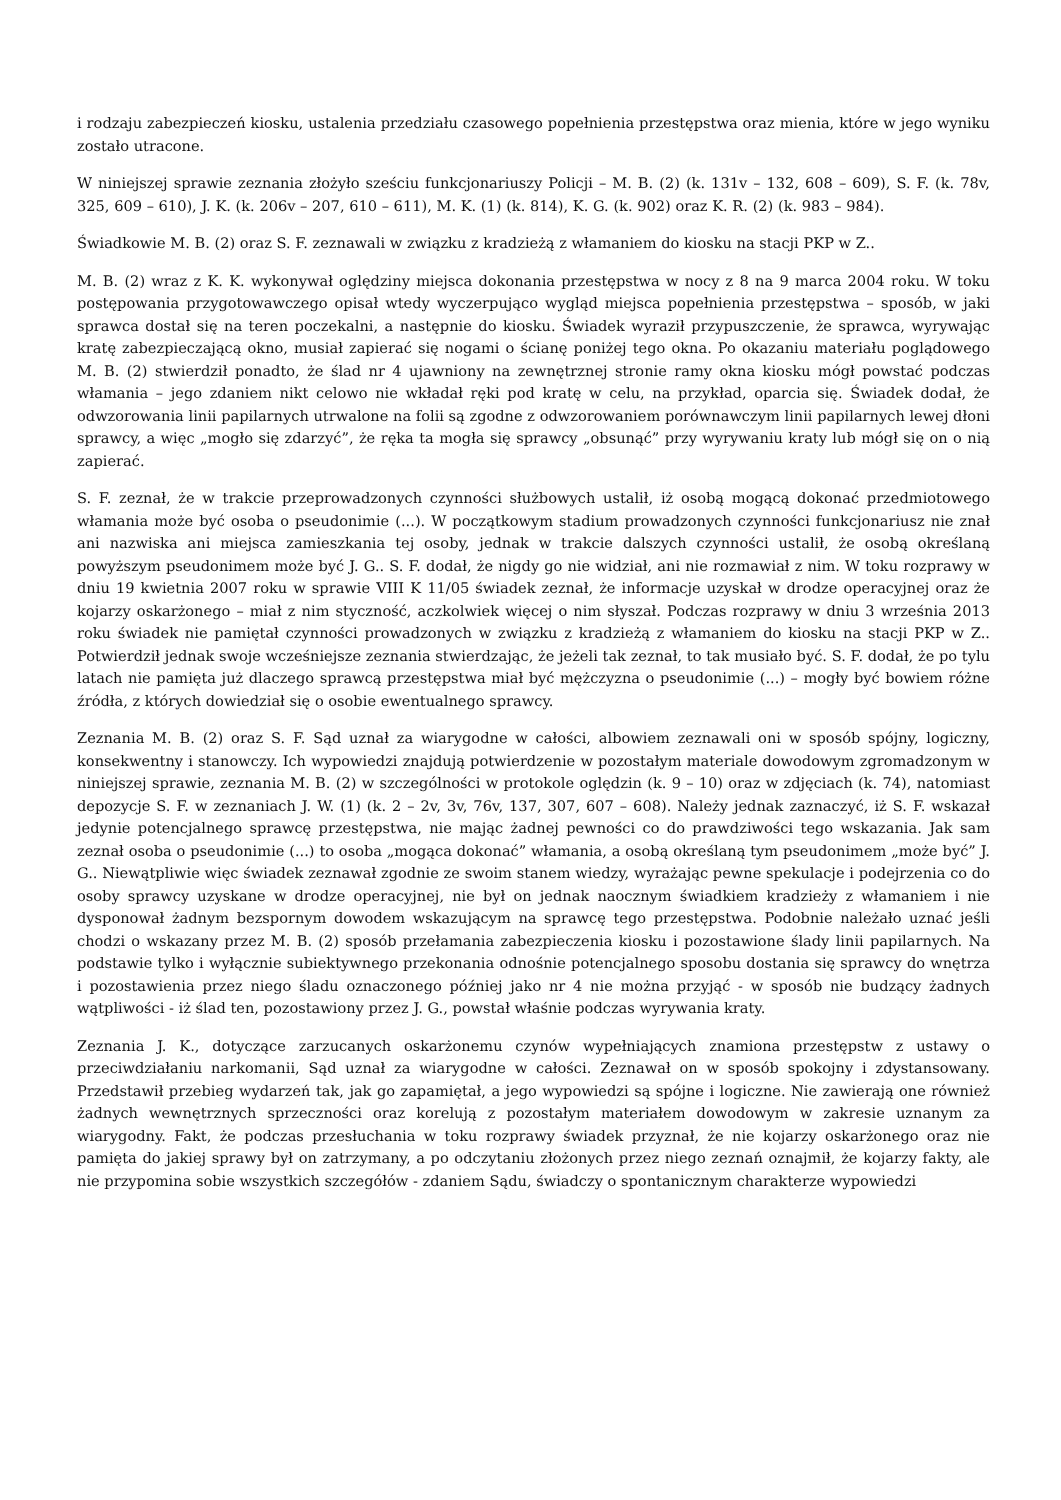i rodzaju zabezpieczeń kiosku, ustalenia przedziału czasowego popełnienia przestępstwa oraz mienia, które w jego wyniku zostało utracone.
W niniejszej sprawie zeznania złożyło sześciu funkcjonariuszy Policji – M. B. (2) (k. 131v – 132, 608 – 609), S. F. (k. 78v, 325, 609 – 610), J. K. (k. 206v – 207, 610 – 611), M. K. (1) (k. 814), K. G. (k. 902) oraz K. R. (2) (k. 983 – 984).
Świadkowie M. B. (2) oraz S. F. zeznawali w związku z kradzieżą z włamaniem do kiosku na stacji PKP w Z..
M. B. (2) wraz z K. K. wykonywał oględziny miejsca dokonania przestępstwa w nocy z 8 na 9 marca 2004 roku. W toku postępowania przygotowawczego opisał wtedy wyczerpująco wygląd miejsca popełnienia przestępstwa – sposób, w jaki sprawca dostał się na teren poczekalni, a następnie do kiosku. Świadek wyraził przypuszczenie, że sprawca, wyrywając kratę zabezpieczającą okno, musiał zapierać się nogami o ścianę poniżej tego okna. Po okazaniu materiału poglądowego M. B. (2) stwierdził ponadto, że ślad nr 4 ujawniony na zewnętrznej stronie ramy okna kiosku mógł powstać podczas włamania – jego zdaniem nikt celowo nie wkładał ręki pod kratę w celu, na przykład, oparcia się. Świadek dodał, że odwzorowania linii papilarnych utrwalone na folii są zgodne z odwzorowaniem porównawczym linii papilarnych lewej dłoni sprawcy, a więc „mogło się zdarzyć”, że ręka ta mogła się sprawcy „obsunąć” przy wyrywaniu kraty lub mógł się on o nią zapierać.
S. F. zeznał, że w trakcie przeprowadzonych czynności służbowych ustalił, iż osobą mogącą dokonać przedmiotowego włamania może być osoba o pseudonimie (...). W początkowym stadium prowadzonych czynności funkcjonariusz nie znał ani nazwiska ani miejsca zamieszkania tej osoby, jednak w trakcie dalszych czynności ustalił, że osobą określaną powyższym pseudonimem może być J. G.. S. F. dodał, że nigdy go nie widział, ani nie rozmawiał z nim. W toku rozprawy w dniu 19 kwietnia 2007 roku w sprawie VIII K 11/05 świadek zeznał, że informacje uzyskał w drodze operacyjnej oraz że kojarzy oskarżonego – miał z nim styczność, aczkolwiek więcej o nim słyszał. Podczas rozprawy w dniu 3 września 2013 roku świadek nie pamiętał czynności prowadzonych w związku z kradzieżą z włamaniem do kiosku na stacji PKP w Z.. Potwierdził jednak swoje wcześniejsze zeznania stwierdzając, że jeżeli tak zeznał, to tak musiało być. S. F. dodał, że po tylu latach nie pamięta już dlaczego sprawcą przestępstwa miał być mężczyzna o pseudonimie (...) – mogły być bowiem różne źródła, z których dowiedział się o osobie ewentualnego sprawcy.
Zeznania M. B. (2) oraz S. F. Sąd uznał za wiarygodne w całości, albowiem zeznawali oni w sposób spójny, logiczny, konsekwentny i stanowczy. Ich wypowiedzi znajdują potwierdzenie w pozostałym materiale dowodowym zgromadzonym w niniejszej sprawie, zeznania M. B. (2) w szczególności w protokole oględzin (k. 9 – 10) oraz w zdjęciach (k. 74), natomiast depozycje S. F. w zeznaniach J. W. (1) (k. 2 – 2v, 3v, 76v, 137, 307, 607 – 608). Należy jednak zaznaczyć, iż S. F. wskazał jedynie potencjalnego sprawcę przestępstwa, nie mając żadnej pewności co do prawdziwości tego wskazania. Jak sam zeznał osoba o pseudonimie (...) to osoba „mogąca dokonać” włamania, a osobą określaną tym pseudonimem „może być” J. G.. Niewątpliwie więc świadek zeznawał zgodnie ze swoim stanem wiedzy, wyrażając pewne spekulacje i podejrzenia co do osoby sprawcy uzyskane w drodze operacyjnej, nie był on jednak naocznym świadkiem kradzieży z włamaniem i nie dysponował żadnym bezspornym dowodem wskazującym na sprawcę tego przestępstwa. Podobnie należało uznać jeśli chodzi o wskazany przez M. B. (2) sposób przełamania zabezpieczenia kiosku i pozostawione ślady linii papilarnych. Na podstawie tylko i wyłącznie subiektywnego przekonania odnośnie potencjalnego sposobu dostania się sprawcy do wnętrza i pozostawienia przez niego śladu oznaczonego później jako nr 4 nie można przyjąć - w sposób nie budzący żadnych wątpliwości - iż ślad ten, pozostawiony przez J. G., powstał właśnie podczas wyrywania kraty.
Zeznania J. K., dotyczące zarzucanych oskarżonemu czynów wypełniających znamiona przestępstw z ustawy o przeciwdziałaniu narkomanii, Sąd uznał za wiarygodne w całości. Zeznawał on w sposób spokojny i zdystansowany. Przedstawił przebieg wydarzeń tak, jak go zapamiętał, a jego wypowiedzi są spójne i logiczne. Nie zawierają one również żadnych wewnętrznych sprzeczności oraz korelują z pozostałym materiałem dowodowym w zakresie uznanym za wiarygodny. Fakt, że podczas przesłuchania w toku rozprawy świadek przyznał, że nie kojarzy oskarżonego oraz nie pamięta do jakiej sprawy był on zatrzymany, a po odczytaniu złożonych przez niego zeznań oznajmił, że kojarzy fakty, ale nie przypomina sobie wszystkich szczegółów - zdaniem Sądu, świadczy o spontanicznym charakterze wypowiedzi